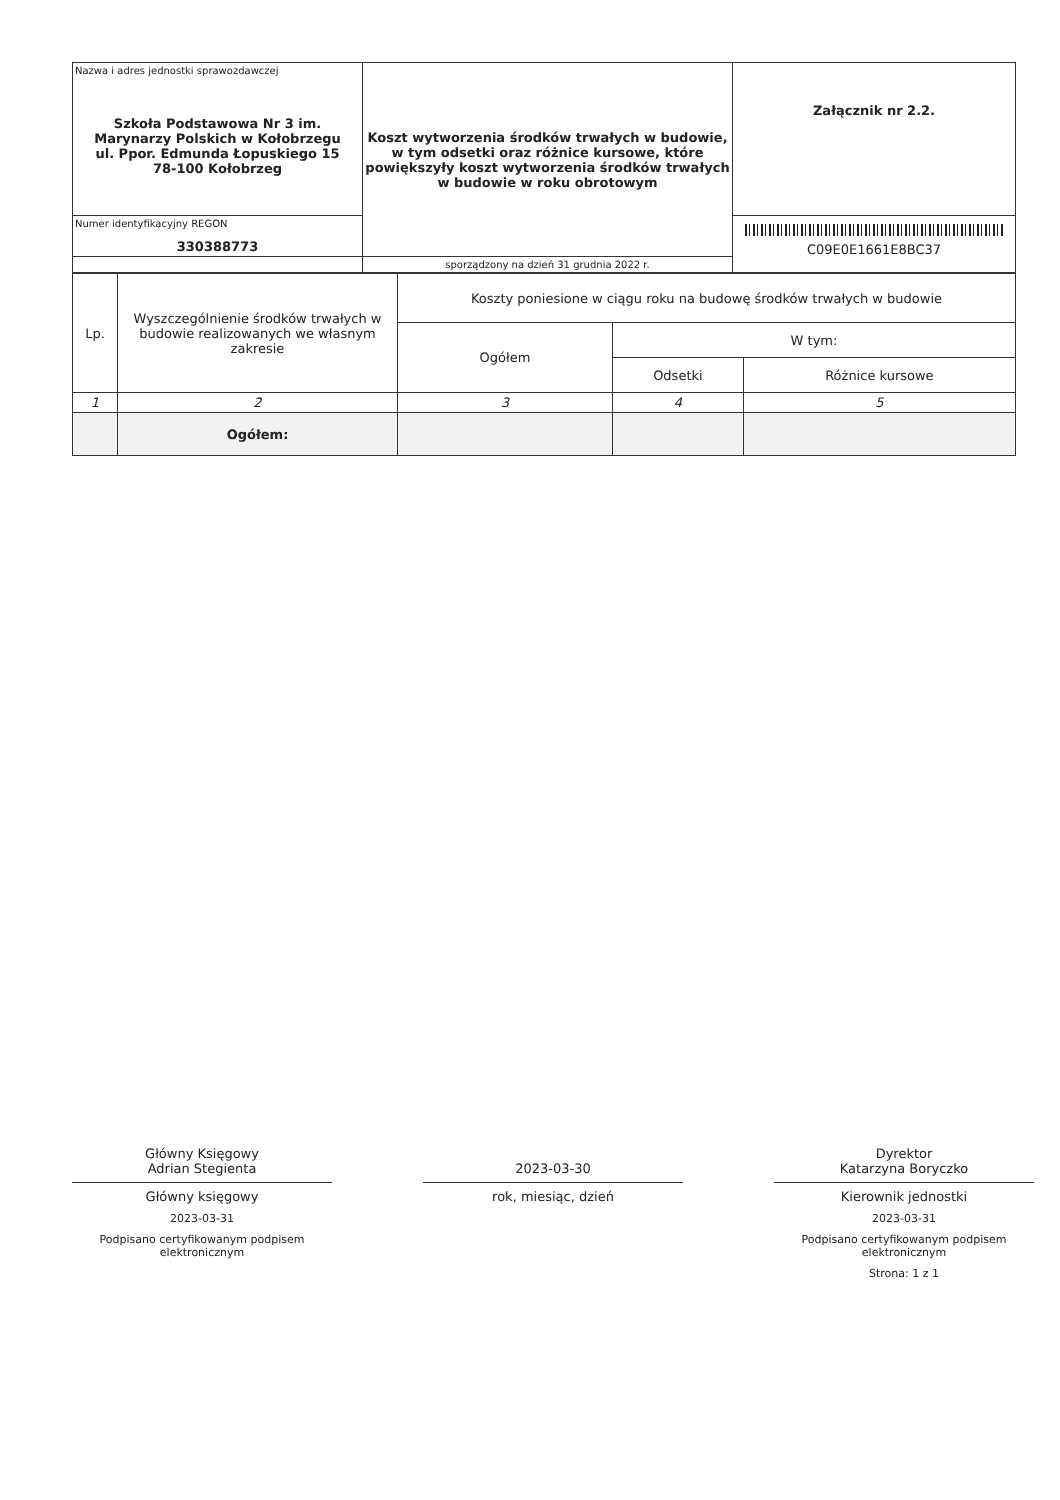| Nazwa i adres jednostki sprawozdawczej Szkoła Podstawowa Nr 3 im. Marynarzy Polskich w Kołobrzegu ul. Ppor. Edmunda Łopuskiego 15 78-100 Kołobrzeg | Koszt wytworzenia środków trwałych w budowie, w tym odsetki oraz różnice kursowe, które powiększyły koszt wytworzenia środków trwałych w budowie w roku obrotowym | Załącznik nr 2.2. |
| Numer identyfikacyjny REGON 330388773 | | C09E0E1661E8BC37 |
| | sporządzony na dzień 31 grudnia 2022 r. | |
| Lp. | Wyszczególnienie środków trwałych w budowie realizowanych we własnym zakresie | Koszty poniesione w ciągu roku na budowę środków trwałych w budowie | | |
| | | Ogółem | W tym: | |
| | | | Odsetki | Różnice kursowe |
| 1 | 2 | 3 | 4 | 5 |
| | Ogółem: | | | |
Główny Księgowy
Adrian Stegienta
Główny księgowy
2023-03-31
Podpisano certyfikowanym podpisem elektronicznym
2023-03-30
rok, miesiąc, dzień
Dyrektor
Katarzyna Boryczko
Kierownik jednostki
2023-03-31
Podpisano certyfikowanym podpisem elektronicznym
Strona: 1 z 1